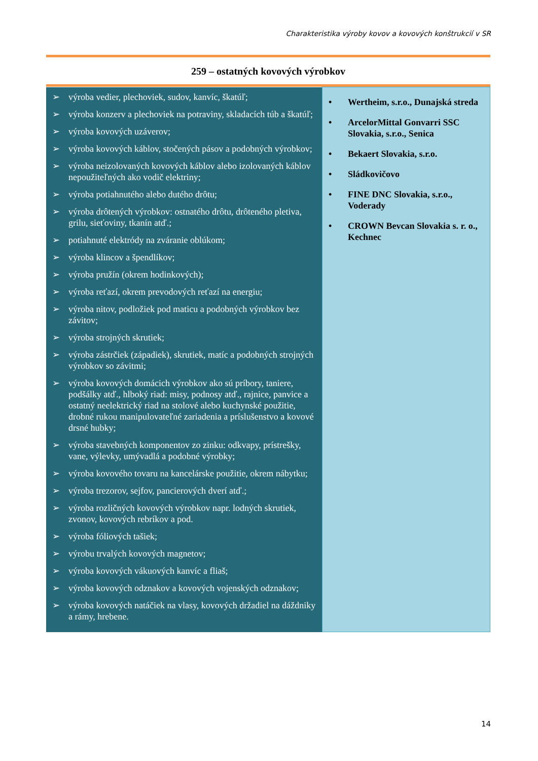Charakteristika výroby kovov a kovových konštrukcií v SR
259 – ostatných kovových výrobkov
| ➢ výroba vedier, plechoviek, sudov, kanvíc, škatúľ; ➢ výroba konzerv a plechoviek na potraviny, skladacích túb a škatúľ; ➢ výroba kovových uzáverov; ➢ výroba kovových káblov, stočených pásov a podobných výrobkov; ➢ výroba neizolovaných kovových káblov alebo izolovaných káblov nepoužiteľných ako vodič elektriny; ➢ výroba potiahnutého alebo dutého drôtu; ➢ výroba drôtených výrobkov: ostnatého drôtu, drôteného pletiva, grilu, sieťoviny, tkanín atď.; ➢ potiahnuté elektródy na zváranie oblúkom; ➢ výroba klincov a špendlíkov; ➢ výroba pružín (okrem hodinkových); ➢ výroba reťazí, okrem prevodových reťazí na energiu; ➢ výroba nitov, podložiek pod maticu a podobných výrobkov bez závitov; ➢ výroba strojných skrutiek; ➢ výroba zástrčiek (západiek), skrutiek, matíc a podobných strojných výrobkov so závitmi; ➢ výroba kovových domácich výrobkov ako sú príbory, taniere, podšálky atď., hlboký riad: misy, podnosy atď., rajnice, panvice a ostatný neelektrický riad na stolové alebo kuchynské použitie, drobné rukou manipulovateľné zariadenia a príslušenstvo a kovové drsné hubky; ➢ výroba stavebných komponentov zo zinku: odkvapy, prístrešky, vane, výlevky, umývadlá a podobné výrobky; ➢ výroba kovového tovaru na kancelárske použitie, okrem nábytku; ➢ výroba trezorov, sejfov, pancierových dverí atď.; ➢ výroba rozličných kovových výrobkov napr. lodných skrutiek, zvonov, kovových rebríkov a pod. ➢ výroba fóliových tašiek; ➢ výrobu trvalých kovových magnetov; ➢ výroba kovových vákuových kanvíc a fliaš; ➢ výroba kovových odznakov a kovových vojenských odznakov; ➢ výroba kovových natáčiek na vlasy, kovových držadiel na dáždniky a rámy, hrebene. | • Wertheim, s.r.o., Dunajská streda • ArcelorMittal Gonvarri SSC Slovakia, s.r.o., Senica • Bekaert Slovakia, s.r.o. • Sládkovičovo • FINE DNC Slovakia, s.r.o., Voderady • CROWN Bevcan Slovakia s. r. o., Kechnec |
14